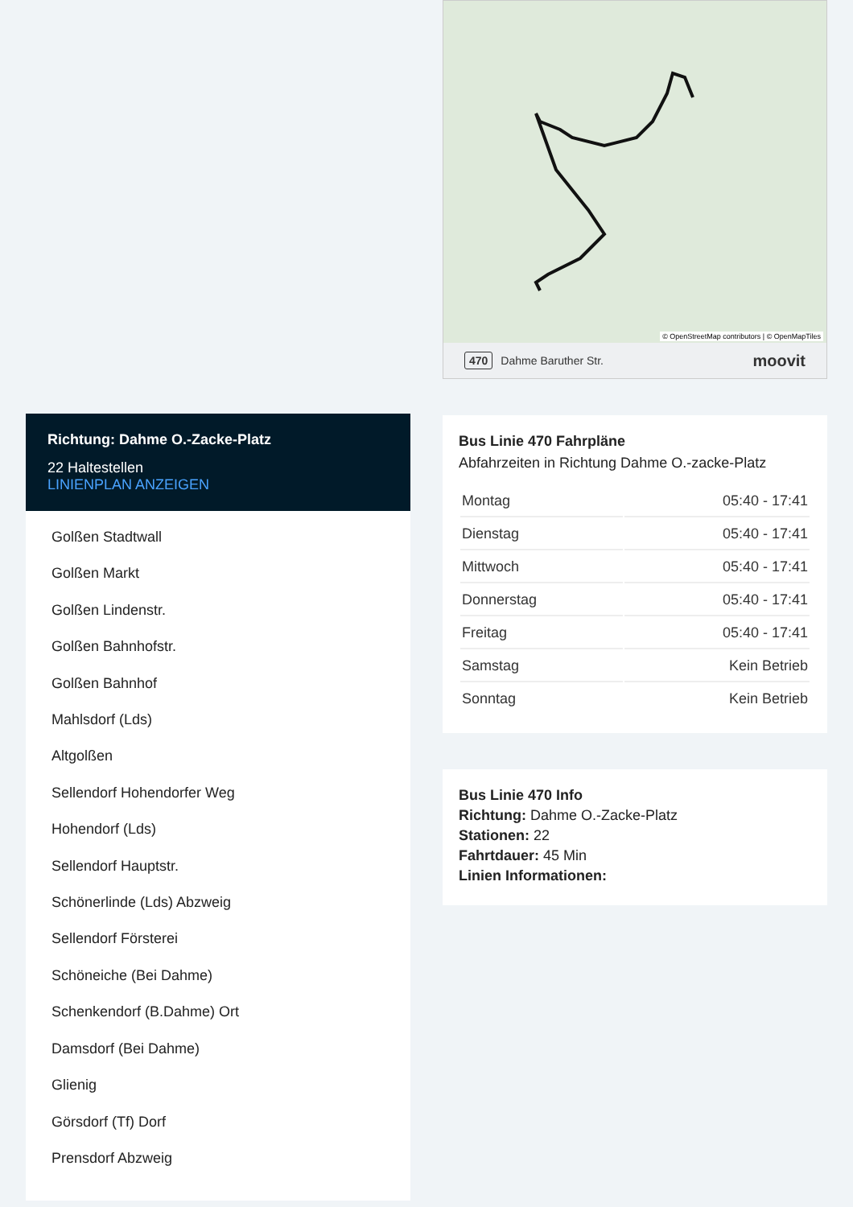Richtung: Dahme O.-Zacke-Platz
22 Haltestellen
LINIENPLAN ANZEIGEN
Golßen Stadtwall
Golßen Markt
Golßen Lindenstr.
Golßen Bahnhofstr.
Golßen Bahnhof
Mahlsdorf (Lds)
Altgolßen
Sellendorf Hohendorfer Weg
Hohendorf (Lds)
Sellendorf Hauptstr.
Schönerlinde (Lds) Abzweig
Sellendorf Försterei
Schöneiche (Bei Dahme)
Schenkendorf (B.Dahme) Ort
Damsdorf (Bei Dahme)
Glienig
Görsdorf (Tf) Dorf
Prensdorf Abzweig
© OpenStreetMap contributors | © OpenMapTiles
470 Dahme Baruther Str. moovit
Bus Linie 470 Fahrpläne
Abfahrzeiten in Richtung Dahme O.-zacke-Platz
| Montag | 05:40 - 17:41 |
| Dienstag | 05:40 - 17:41 |
| Mittwoch | 05:40 - 17:41 |
| Donnerstag | 05:40 - 17:41 |
| Freitag | 05:40 - 17:41 |
| Samstag | Kein Betrieb |
| Sonntag | Kein Betrieb |
Bus Linie 470 Info
Richtung: Dahme O.-Zacke-Platz
Stationen: 22
Fahrtdauer: 45 Min
Linien Informationen: